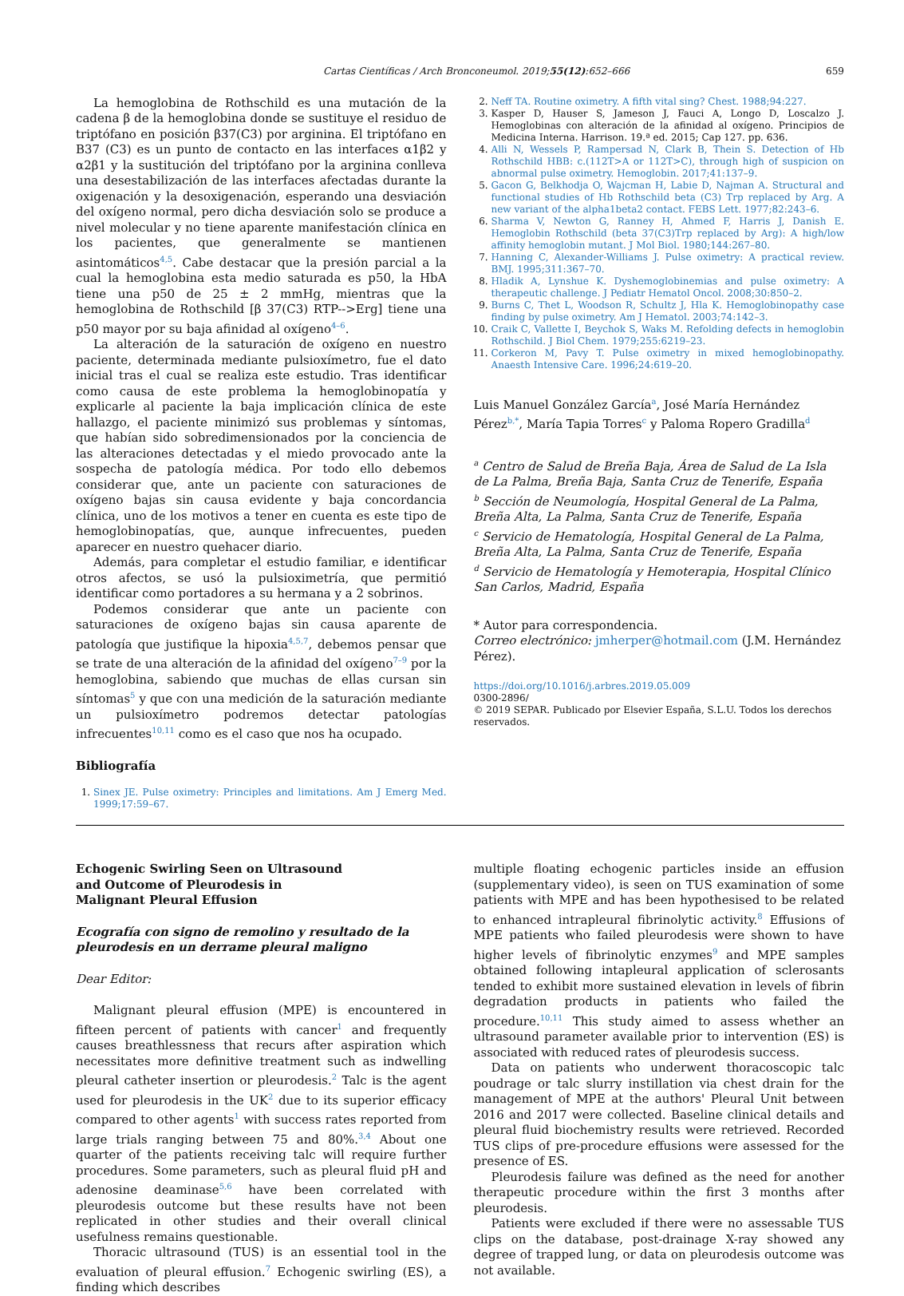Cartas Científicas / Arch Bronconeumol. 2019;55(12):652–666 659
La hemoglobina de Rothschild es una mutación de la cadena β de la hemoglobina donde se sustituye el residuo de triptófano en posición β37(C3) por arginina. El triptófano en B37 (C3) es un punto de contacto en las interfaces α1β2 y α2β1 y la sustitución del triptófano por la arginina conlleva una desestabilización de las interfaces afectadas durante la oxigenación y la desoxigenación, esperando una desviación del oxígeno normal, pero dicha desviación solo se produce a nivel molecular y no tiene aparente manifestación clínica en los pacientes, que generalmente se mantienen asintomáticos<sup>4,5</sup>. Cabe destacar que la presión parcial a la cual la hemoglobina esta medio saturada es p50, la HbA tiene una p50 de 25 ± 2 mmHg, mientras que la hemoglobina de Rothschild [β 37(C3) RTP-->Erg] tiene una p50 mayor por su baja afinidad al oxígeno<sup>4–6</sup>.
La alteración de la saturación de oxígeno en nuestro paciente, determinada mediante pulsioxímetro, fue el dato inicial tras el cual se realiza este estudio. Tras identificar como causa de este problema la hemoglobinopatía y explicarle al paciente la baja implicación clínica de este hallazgo, el paciente minimizó sus problemas y síntomas, que habían sido sobredimensionados por la conciencia de las alteraciones detectadas y el miedo provocado ante la sospecha de patología médica. Por todo ello debemos considerar que, ante un paciente con saturaciones de oxígeno bajas sin causa evidente y baja concordancia clínica, uno de los motivos a tener en cuenta es este tipo de hemoglobinopatías, que, aunque infrecuentes, pueden aparecer en nuestro quehacer diario.
Además, para completar el estudio familiar, e identificar otros afectos, se usó la pulsioximetría, que permitió identificar como portadores a su hermana y a 2 sobrinos.
Podemos considerar que ante un paciente con saturaciones de oxígeno bajas sin causa aparente de patología que justifique la hipoxia<sup>4,5,7</sup>, debemos pensar que se trate de una alteración de la afinidad del oxígeno<sup>7–9</sup> por la hemoglobina, sabiendo que muchas de ellas cursan sin síntomas<sup>5</sup> y que con una medición de la saturación mediante un pulsioxímetro podremos detectar patologías infrecuentes<sup>10,11</sup> como es el caso que nos ha ocupado.
Bibliografía
1. Sinex JE. Pulse oximetry: Principles and limitations. Am J Emerg Med. 1999;17:59–67.
2. Neff TA. Routine oximetry. A fifth vital sing? Chest. 1988;94:227.
3. Kasper D, Hauser S, Jameson J, Fauci A, Longo D, Loscalzo J. Hemoglobinas con alteración de la afinidad al oxígeno. Principios de Medicina Interna. Harrison. 19.ª ed. 2015; Cap 127. pp. 636.
4. Alli N, Wessels P, Rampersad N, Clark B, Thein S. Detection of Hb Rothschild HBB: c.(112T>A or 112T>C), through high of suspicion on abnormal pulse oximetry. Hemoglobin. 2017;41:137–9.
5. Gacon G, Belkhodja O, Wajcman H, Labie D, Najman A. Structural and functional studies of Hb Rothschild beta (C3) Trp replaced by Arg. A new variant of the alpha1beta2 contact. FEBS Lett. 1977;82:243–6.
6. Sharma V, Newton G, Ranney H, Ahmed F, Harris J, Danish E. Hemoglobin Rothschild (beta 37(C3)Trp replaced by Arg): A high/low affinity hemoglobin mutant. J Mol Biol. 1980;144:267–80.
7. Hanning C, Alexander-Williams J. Pulse oximetry: A practical review. BMJ. 1995;311:367–70.
8. Hladik A, Lynshue K. Dyshemoglobinemias and pulse oximetry: A therapeutic challenge. J Pediatr Hematol Oncol. 2008;30:850–2.
9. Burns C, Thet L, Woodson R, Schultz J, Hla K. Hemoglobinopathy case finding by pulse oximetry. Am J Hematol. 2003;74:142–3.
10. Craik C, Vallette I, Beychok S, Waks M. Refolding defects in hemoglobin Rothschild. J Biol Chem. 1979;255:6219–23.
11. Corkeron M, Pavy T. Pulse oximetry in mixed hemoglobinopathy. Anaesth Intensive Care. 1996;24:619–20.
Luis Manuel González García<sup>a</sup>, José María Hernández Pérez<sup>b,*</sup>, María Tapia Torres<sup>c</sup> y Paloma Ropero Gradilla<sup>d</sup>
<sup>a</sup> Centro de Salud de Breña Baja, Área de Salud de La Isla de La Palma, Breña Baja, Santa Cruz de Tenerife, España
<sup>b</sup> Sección de Neumología, Hospital General de La Palma, Breña Alta, La Palma, Santa Cruz de Tenerife, España
<sup>c</sup> Servicio de Hematología, Hospital General de La Palma, Breña Alta, La Palma, Santa Cruz de Tenerife, España
<sup>d</sup> Servicio de Hematología y Hemoterapia, Hospital Clínico San Carlos, Madrid, España
* Autor para correspondencia.
Correo electrónico: jmherper@hotmail.com (J.M. Hernández Pérez).
https://doi.org/10.1016/j.arbres.2019.05.009
0300-2896/
© 2019 SEPAR. Publicado por Elsevier España, S.L.U. Todos los derechos reservados.
Echogenic Swirling Seen on Ultrasound and Outcome of Pleurodesis in Malignant Pleural Effusion
Ecografía con signo de remolino y resultado de la pleurodesis en un derrame pleural maligno
Dear Editor:
Malignant pleural effusion (MPE) is encountered in fifteen percent of patients with cancer<sup>1</sup> and frequently causes breathlessness that recurs after aspiration which necessitates more definitive treatment such as indwelling pleural catheter insertion or pleurodesis.<sup>2</sup> Talc is the agent used for pleurodesis in the UK<sup>2</sup> due to its superior efficacy compared to other agents<sup>1</sup> with success rates reported from large trials ranging between 75 and 80%.<sup>3,4</sup> About one quarter of the patients receiving talc will require further procedures. Some parameters, such as pleural fluid pH and adenosine deaminase<sup>5,6</sup> have been correlated with pleurodesis outcome but these results have not been replicated in other studies and their overall clinical usefulness remains questionable.
Thoracic ultrasound (TUS) is an essential tool in the evaluation of pleural effusion.<sup>7</sup> Echogenic swirling (ES), a finding which describes
multiple floating echogenic particles inside an effusion (supplementary video), is seen on TUS examination of some patients with MPE and has been hypothesised to be related to enhanced intrapleural fibrinolytic activity.<sup>8</sup> Effusions of MPE patients who failed pleurodesis were shown to have higher levels of fibrinolytic enzymes<sup>9</sup> and MPE samples obtained following intapleural application of sclerosants tended to exhibit more sustained elevation in levels of fibrin degradation products in patients who failed the procedure.<sup>10,11</sup> This study aimed to assess whether an ultrasound parameter available prior to intervention (ES) is associated with reduced rates of pleurodesis success.
Data on patients who underwent thoracoscopic talc poudrage or talc slurry instillation via chest drain for the management of MPE at the authors' Pleural Unit between 2016 and 2017 were collected. Baseline clinical details and pleural fluid biochemistry results were retrieved. Recorded TUS clips of pre-procedure effusions were assessed for the presence of ES.
Pleurodesis failure was defined as the need for another therapeutic procedure within the first 3 months after pleurodesis.
Patients were excluded if there were no assessable TUS clips on the database, post-drainage X-ray showed any degree of trapped lung, or data on pleurodesis outcome was not available.